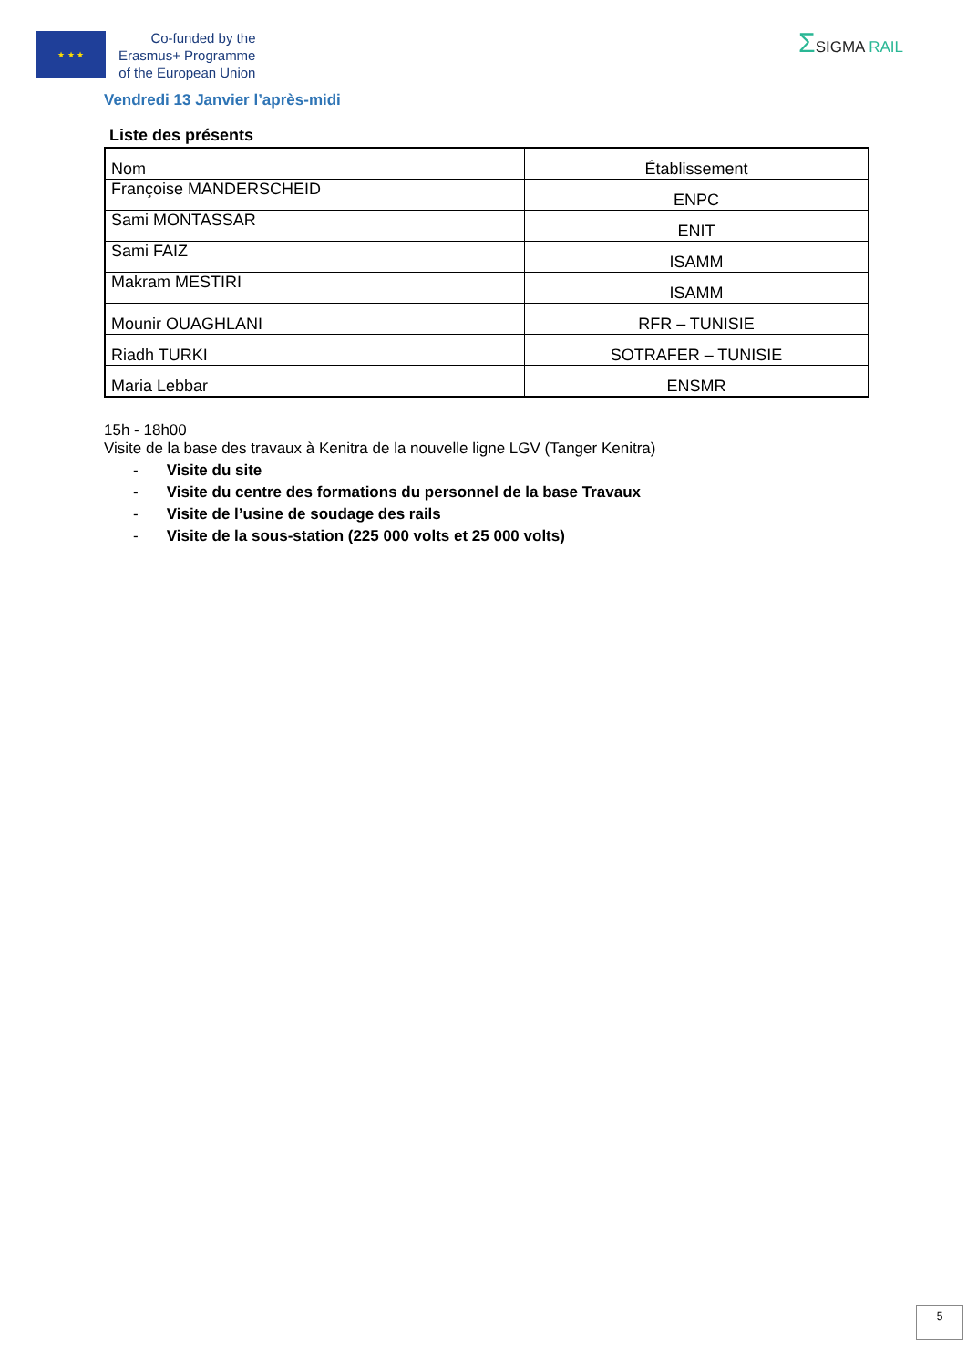★ ★ ★
Co-funded by the
Erasmus+ Programme
of the European Union
ΣSIGMA RAIL
Vendredi 13 Janvier l’après-midi
Liste des présents
| Nom | Établissement |
| Françoise MANDERSCHEID | ENPC |
| Sami MONTASSAR | ENIT |
| Sami FAIZ | ISAMM |
| Makram MESTIRI | ISAMM |
| Mounir OUAGHLANI | RFR – TUNISIE |
| Riadh TURKI | SOTRAFER – TUNISIE |
| Maria Lebbar | ENSMR |
15h - 18h00
Visite de la base des travaux à Kenitra de la nouvelle ligne LGV (Tanger Kenitra)
- Visite du site
- Visite du centre des formations du personnel de la base Travaux
- Visite de l’usine de soudage des rails
- Visite de la sous-station (225 000 volts et 25 000 volts)
5